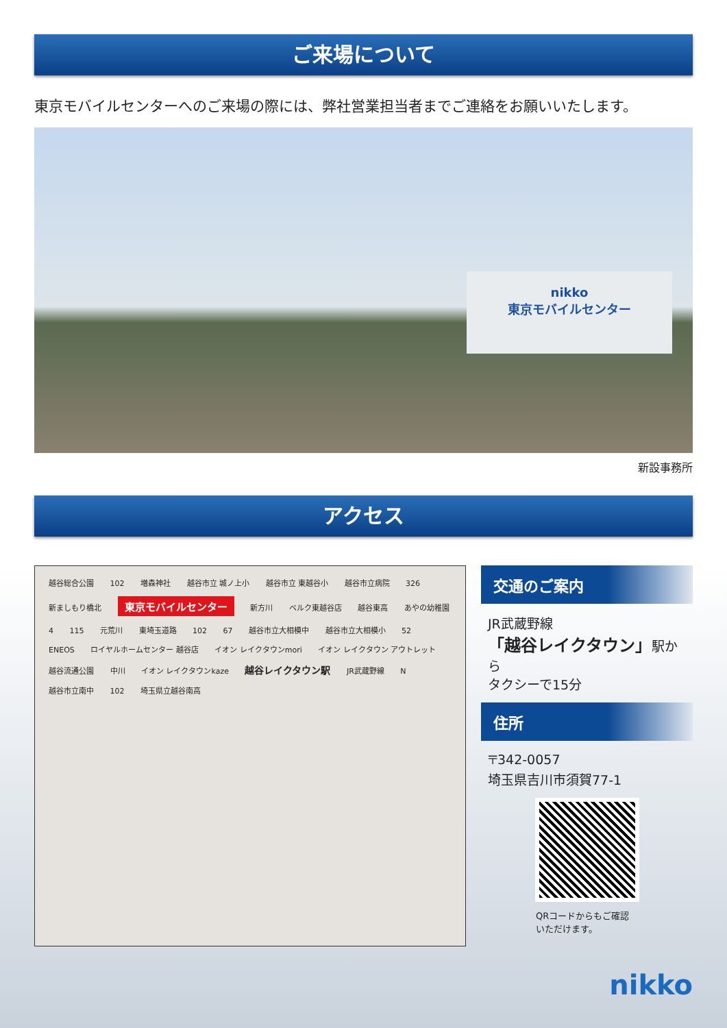ご来場について
東京モバイルセンターへのご来場の際には、弊社営業担当者までご連絡をお願いいたします。
nikko
東京モバイルセンター
新設事務所
アクセス
越谷総合公園 102 増森神社 越谷市立 城ノ上小 越谷市立 東越谷小 越谷市立病院 326 新ましもり橋北 東京モバイルセンター 新方川 ベルク東越谷店 越谷東高 あやの幼稚園 4 115 元荒川 東埼玉道路 102 67 越谷市立大相模中 越谷市立大相模小 52 ENEOS ロイヤルホームセンター 越谷店 イオン レイクタウンmori イオン レイクタウン アウトレット 越谷流通公園 中川 イオン レイクタウンkaze 越谷レイクタウン駅 JR武蔵野線 N 越谷市立南中 102 埼玉県立越谷南高
交通のご案内
JR武蔵野線
「越谷レイクタウン」駅から
タクシーで15分
住所
〒342-0057
埼玉県吉川市須賀77-1
QRコードからもご確認
いただけます。
nikko